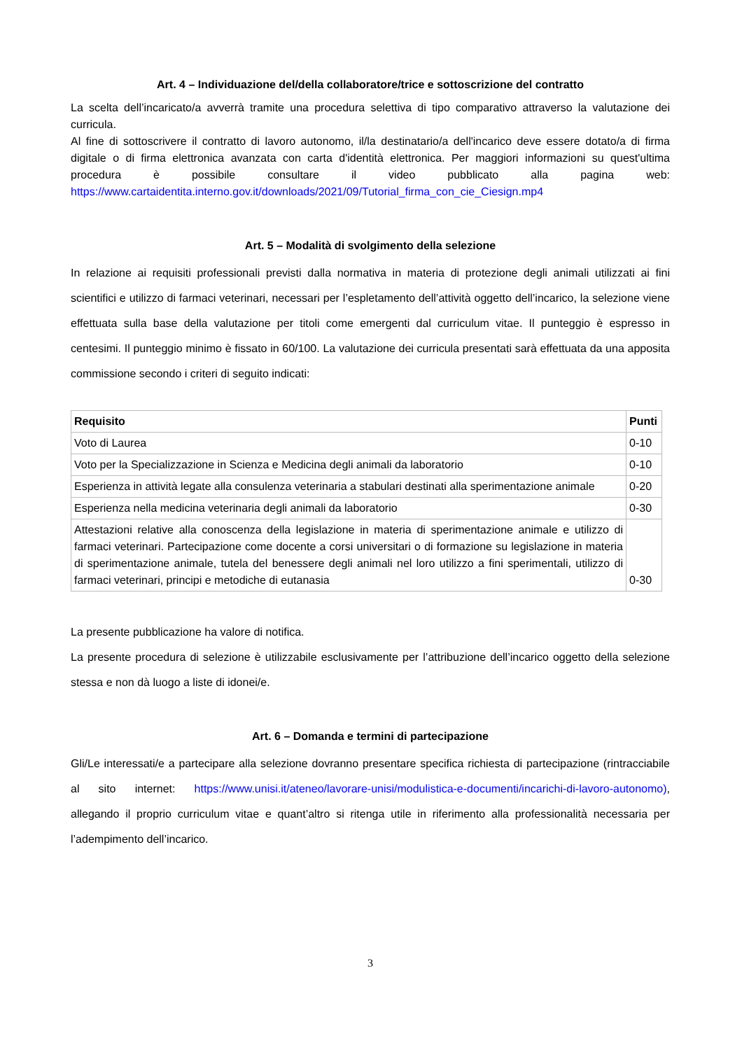Art. 4 – Individuazione del/della collaboratore/trice e sottoscrizione del contratto
La scelta dell’incaricato/a avverrà tramite una procedura selettiva di tipo comparativo attraverso la valutazione dei curricula.
Al fine di sottoscrivere il contratto di lavoro autonomo, il/la destinatario/a dell'incarico deve essere dotato/a di firma digitale o di firma elettronica avanzata con carta d'identità elettronica. Per maggiori informazioni su quest'ultima procedura è possibile consultare il video pubblicato alla pagina web: https://www.cartaidentita.interno.gov.it/downloads/2021/09/Tutorial_firma_con_cie_Ciesign.mp4
Art. 5 – Modalità di svolgimento della selezione
In relazione ai requisiti professionali previsti dalla normativa in materia di protezione degli animali utilizzati ai fini scientifici e utilizzo di farmaci veterinari, necessari per l’espletamento dell’attività oggetto dell’incarico, la selezione viene effettuata sulla base della valutazione per titoli come emergenti dal curriculum vitae. Il punteggio è espresso in centesimi. Il punteggio minimo è fissato in 60/100. La valutazione dei curricula presentati sarà effettuata da una apposita commissione secondo i criteri di seguito indicati:
| Requisito | Punti |
| --- | --- |
| Voto di Laurea | 0-10 |
| Voto per la Specializzazione in Scienza e Medicina degli animali da laboratorio | 0-10 |
| Esperienza in attività legate alla consulenza veterinaria a stabulari destinati alla sperimentazione animale | 0-20 |
| Esperienza nella medicina veterinaria degli animali da laboratorio | 0-30 |
| Attestazioni relative alla conoscenza della legislazione in materia di sperimentazione animale e utilizzo di farmaci veterinari. Partecipazione come docente a corsi universitari o di formazione su legislazione in materia di sperimentazione animale, tutela del benessere degli animali nel loro utilizzo a fini sperimentali, utilizzo di farmaci veterinari, principi e metodiche di eutanasia | 0-30 |
La presente pubblicazione ha valore di notifica.
La presente procedura di selezione è utilizzabile esclusivamente per l’attribuzione dell’incarico oggetto della selezione stessa e non dà luogo a liste di idonei/e.
Art. 6 – Domanda e termini di partecipazione
Gli/Le interessati/e a partecipare alla selezione dovranno presentare specifica richiesta di partecipazione (rintracciabile al sito internet: https://www.unisi.it/ateneo/lavorare-unisi/modulistica-e-documenti/incarichi-di-lavoro-autonomo), allegando il proprio curriculum vitae e quant’altro si ritenga utile in riferimento alla professionalità necessaria per l’adempimento dell’incarico.
3